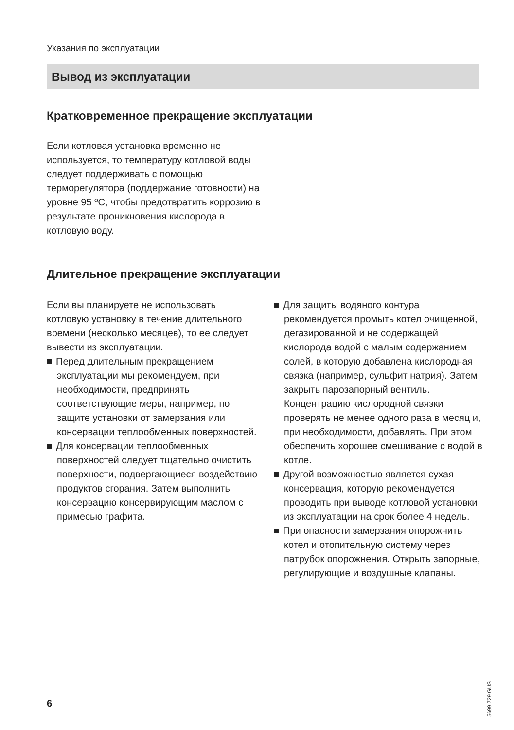Указания по эксплуатации
Вывод из эксплуатации
Кратковременное прекращение эксплуатации
Если котловая установка временно не используется, то температуру котловой воды следует поддерживать с помощью терморегулятора (поддержание готовности) на уровне 95 ºC, чтобы предотвратить коррозию в результате проникновения кислорода в котловую воду.
Длительное прекращение эксплуатации
Если вы планируете не использовать котловую установку в течение длительного времени (несколько месяцев), то ее следует вывести из эксплуатации.
Перед длительным прекращением эксплуатации мы рекомендуем, при необходимости, предпринять соответствующие меры, например, по защите установки от замерзания или консервации теплообменных поверхностей.
Для консервации теплообменных поверхностей следует тщательно очистить поверхности, подвергающиеся воздействию продуктов сгорания. Затем выполнить консервацию консервирующим маслом с примесью графита.
Для защиты водяного контура рекомендуется промыть котел очищенной, дегазированной и не содержащей кислорода водой с малым содержанием солей, в которую добавлена кислородная связка (например, сульфит натрия). Затем закрыть парозапорный вентиль. Концентрацию кислородной связки проверять не менее одного раза в месяц и, при необходимости, добавлять. При этом обеспечить хорошее смешивание с водой в котле.
Другой возможностью является сухая консервация, которую рекомендуется проводить при выводе котловой установки из эксплуатации на срок более 4 недель.
При опасности замерзания опорожнить котел и отопительную систему через патрубок опорожнения. Открыть запорные, регулирующие и воздушные клапаны.
5699 729 GUS
6